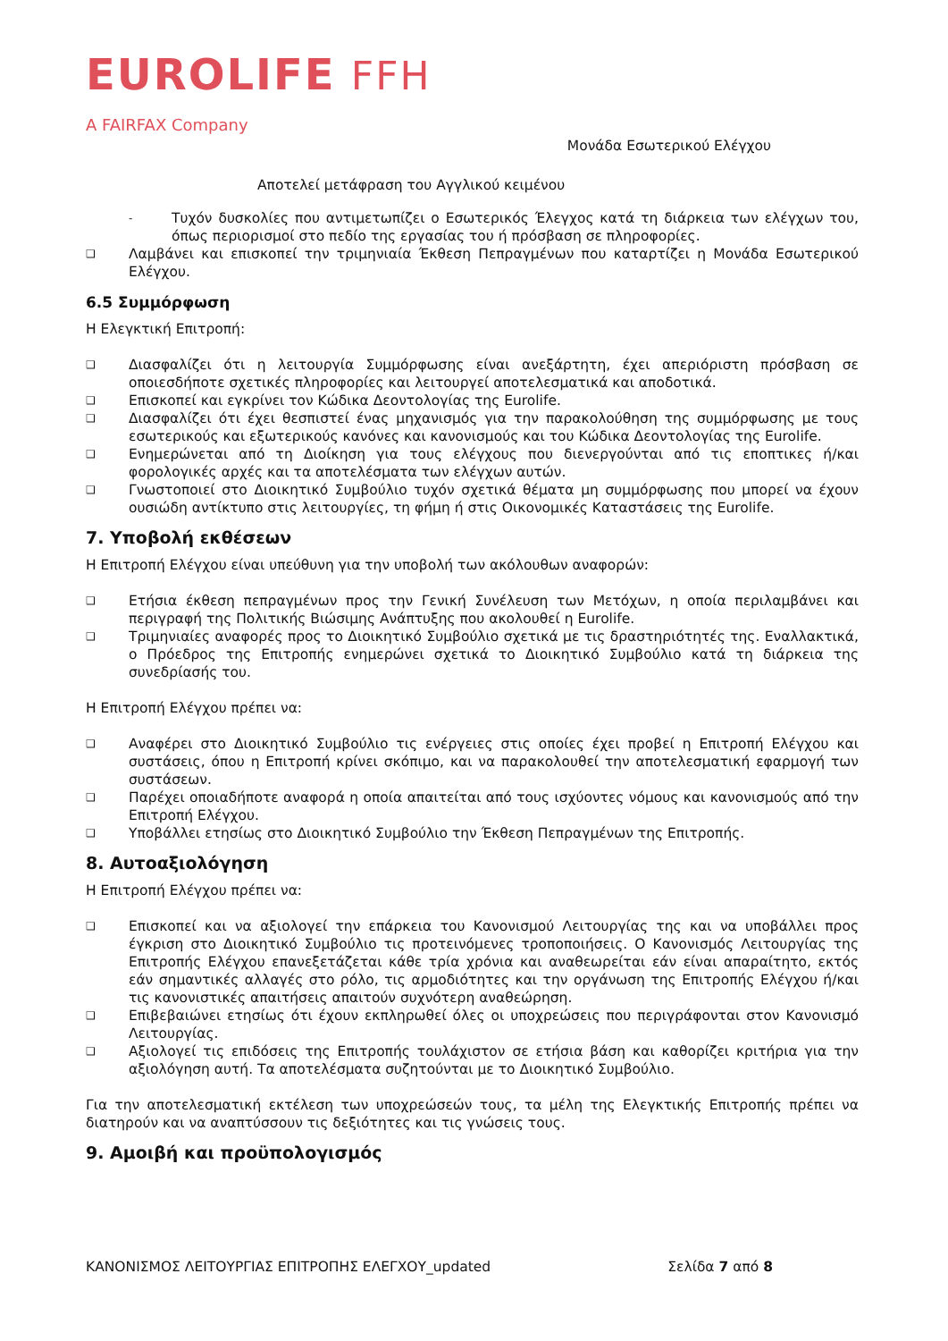EUROLIFE FFH
A FAIRFAX Company
Μονάδα Εσωτερικού Ελέγχου
Αποτελεί μετάφραση του Αγγλικού κειμένου
-
Τυχόν δυσκολίες που αντιμετωπίζει ο Εσωτερικός Έλεγχος κατά τη διάρκεια των ελέγχων του, όπως περιορισμοί στο πεδίο της εργασίας του ή πρόσβαση σε πληροφορίες.
❑
Λαμβάνει και επισκοπεί την τριμηνιαία Έκθεση Πεπραγμένων που καταρτίζει η Μονάδα Εσωτερικού Ελέγχου.
6.5 Συμμόρφωση
Η Ελεγκτική Επιτροπή:
❑
Διασφαλίζει ότι η λειτουργία Συμμόρφωσης είναι ανεξάρτητη, έχει απεριόριστη πρόσβαση σε οποιεσδήποτε σχετικές πληροφορίες και λειτουργεί αποτελεσματικά και αποδοτικά.
❑
Επισκοπεί και εγκρίνει τον Κώδικα Δεοντολογίας της Eurolife.
❑
Διασφαλίζει ότι έχει θεσπιστεί ένας μηχανισμός για την παρακολούθηση της συμμόρφωσης με τους εσωτερικούς και εξωτερικούς κανόνες και κανονισμούς και του Κώδικα Δεοντολογίας της Eurolife.
❑
Ενημερώνεται από τη Διοίκηση για τους ελέγχους που διενεργούνται από τις εποπτικες ή/και φορολογικές αρχές και τα αποτελέσματα των ελέγχων αυτών.
❑
Γνωστοποιεί στο Διοικητικό Συμβούλιο τυχόν σχετικά θέματα μη συμμόρφωσης που μπορεί να έχουν ουσιώδη αντίκτυπο στις λειτουργίες, τη φήμη ή στις Οικονομικές Καταστάσεις της Eurolife.
7. Υποβολή εκθέσεων
Η Επιτροπή Ελέγχου είναι υπεύθυνη για την υποβολή των ακόλουθων αναφορών:
❑
Ετήσια έκθεση πεπραγμένων προς την Γενική Συνέλευση των Μετόχων, η οποία περιλαμβάνει και περιγραφή της Πολιτικής Βιώσιμης Ανάπτυξης που ακολουθεί η Eurolife.
❑
Τριμηνιαίες αναφορές προς το Διοικητικό Συμβούλιο σχετικά με τις δραστηριότητές της. Εναλλακτικά, ο Πρόεδρος της Επιτροπής ενημερώνει σχετικά το Διοικητικό Συμβούλιο κατά τη διάρκεια της συνεδρίασής του.
Η Επιτροπή Ελέγχου πρέπει να:
❑
Αναφέρει στο Διοικητικό Συμβούλιο τις ενέργειες στις οποίες έχει προβεί η Επιτροπή Ελέγχου και συστάσεις, όπου η Επιτροπή κρίνει σκόπιμο, και να παρακολουθεί την αποτελεσματική εφαρμογή των συστάσεων.
❑
Παρέχει οποιαδήποτε αναφορά η οποία απαιτείται από τους ισχύοντες νόμους και κανονισμούς από την Επιτροπή Ελέγχου.
❑
Υποβάλλει ετησίως στο Διοικητικό Συμβούλιο την Έκθεση Πεπραγμένων της Επιτροπής.
8. Αυτοαξιολόγηση
Η Επιτροπή Ελέγχου πρέπει να:
❑
Επισκοπεί και να αξιολογεί την επάρκεια του Κανονισμού Λειτουργίας της και να υποβάλλει προς έγκριση στο Διοικητικό Συμβούλιο τις προτεινόμενες τροποποιήσεις. Ο Κανονισμός Λειτουργίας της Επιτροπής Ελέγχου επανεξετάζεται κάθε τρία χρόνια και αναθεωρείται εάν είναι απαραίτητο, εκτός εάν σημαντικές αλλαγές στο ρόλο, τις αρμοδιότητες και την οργάνωση της Επιτροπής Ελέγχου ή/και τις κανονιστικές απαιτήσεις απαιτούν συχνότερη αναθεώρηση.
❑
Επιβεβαιώνει ετησίως ότι έχουν εκπληρωθεί όλες οι υποχρεώσεις που περιγράφονται στον Κανονισμό Λειτουργίας.
❑
Αξιολογεί τις επιδόσεις της Επιτροπής τουλάχιστον σε ετήσια βάση και καθορίζει κριτήρια για την αξιολόγηση αυτή. Τα αποτελέσματα συζητούνται με το Διοικητικό Συμβούλιο.
Για την αποτελεσματική εκτέλεση των υποχρεώσεών τους, τα μέλη της Ελεγκτικής Επιτροπής πρέπει να διατηρούν και να αναπτύσσουν τις δεξιότητες και τις γνώσεις τους.
9. Αμοιβή και προϋπολογισμός
ΚΑΝΟΝΙΣΜΟΣ ΛΕΙΤΟΥΡΓΙΑΣ ΕΠΙΤΡΟΠΗΣ ΕΛΕΓΧΟΥ_updated Σελίδα 7 από 8